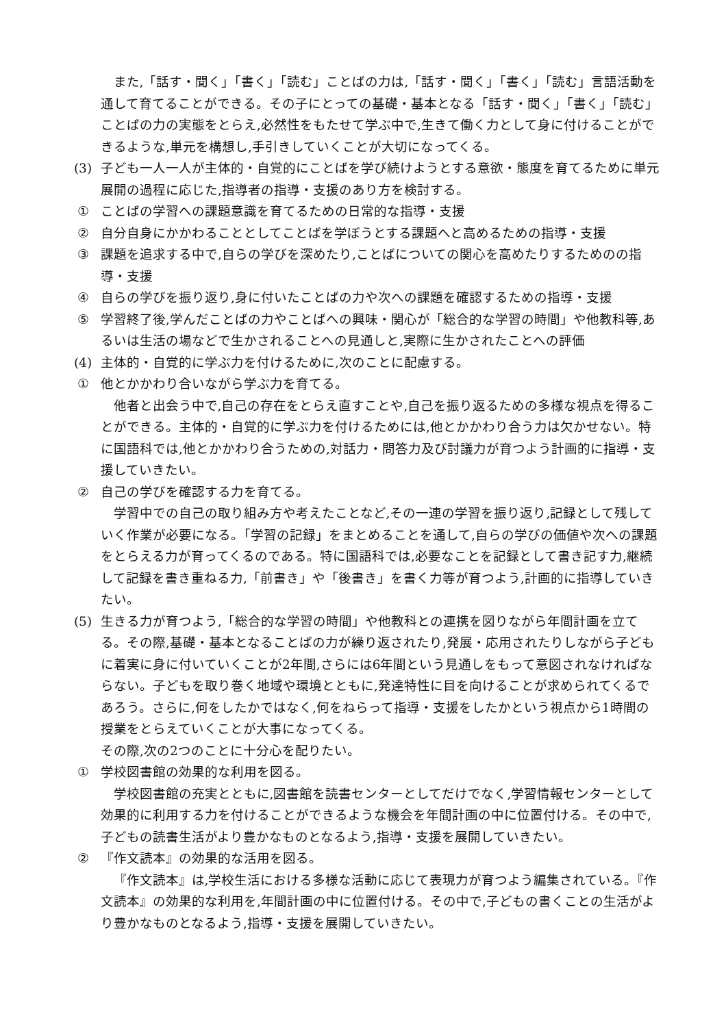また,「話す・聞く」「書く」「読む」ことばの力は,「話す・聞く」「書く」「読む」言語活動を通して育てることができる。その子にとっての基礎・基本となる「話す・聞く」「書く」「読む」ことばの力の実態をとらえ,必然性をもたせて学ぶ中で,生きて働く力として身に付けることができるような,単元を構想し,手引きしていくことが大切になってくる。
(3) 子ども一人一人が主体的・自覚的にことばを学び続けようとする意欲・態度を育てるために単元展開の過程に応じた,指導者の指導・支援のあり方を検討する。
① ことばの学習への課題意識を育てるための日常的な指導・支援
② 自分自身にかかわることとしてことばを学ぼうとする課題へと高めるための指導・支援
③ 課題を追求する中で,自らの学びを深めたり,ことばについての関心を高めたりするためのの指導・支援
④ 自らの学びを振り返り,身に付いたことばの力や次への課題を確認するための指導・支援
⑤ 学習終了後,学んだことばの力やことばへの興味・関心が「総合的な学習の時間」や他教科等,あるいは生活の場などで生かされることへの見通しと,実際に生かされたことへの評価
(4) 主体的・自覚的に学ぶ力を付けるために,次のことに配慮する。
① 他とかかわり合いながら学ぶ力を育てる。
他者と出会う中で,自己の存在をとらえ直すことや,自己を振り返るための多様な視点を得ることができる。主体的・自覚的に学ぶ力を付けるためには,他とかかわり合う力は欠かせない。特に国語科では,他とかかわり合うための,対話力・問答力及び討議力が育つよう計画的に指導・支援していきたい。
② 自己の学びを確認する力を育てる。
学習中での自己の取り組み方や考えたことなど,その一連の学習を振り返り,記録として残していく作業が必要になる。「学習の記録」をまとめることを通して,自らの学びの価値や次への課題をとらえる力が育ってくるのである。特に国語科では,必要なことを記録として書き記す力,継続して記録を書き重ねる力,「前書き」や「後書き」を書く力等が育つよう,計画的に指導していきたい。
(5) 生きる力が育つよう,「総合的な学習の時間」や他教科との連携を図りながら年間計画を立てる。その際,基礎・基本となることばの力が繰り返されたり,発展・応用されたりしながら子どもに着実に身に付いていくことが2年間,さらには6年間という見通しをもって意図されなければならない。子どもを取り巻く地域や環境とともに,発達特性に目を向けることが求められてくるであろう。さらに,何をしたかではなく,何をねらって指導・支援をしたかという視点から1時間の授業をとらえていくことが大事になってくる。
その際,次の2つのことに十分心を配りたい。
① 学校図書館の効果的な利用を図る。
学校図書館の充実とともに,図書館を読書センターとしてだけでなく,学習情報センターとして効果的に利用する力を付けることができるような機会を年間計画の中に位置付ける。その中で,子どもの読書生活がより豊かなものとなるよう,指導・支援を展開していきたい。
② 『作文読本』の効果的な活用を図る。
『作文読本』は,学校生活における多様な活動に応じて表現力が育つよう編集されている。『作文読本』の効果的な利用を,年間計画の中に位置付ける。その中で,子どもの書くことの生活がより豊かなものとなるよう,指導・支援を展開していきたい。